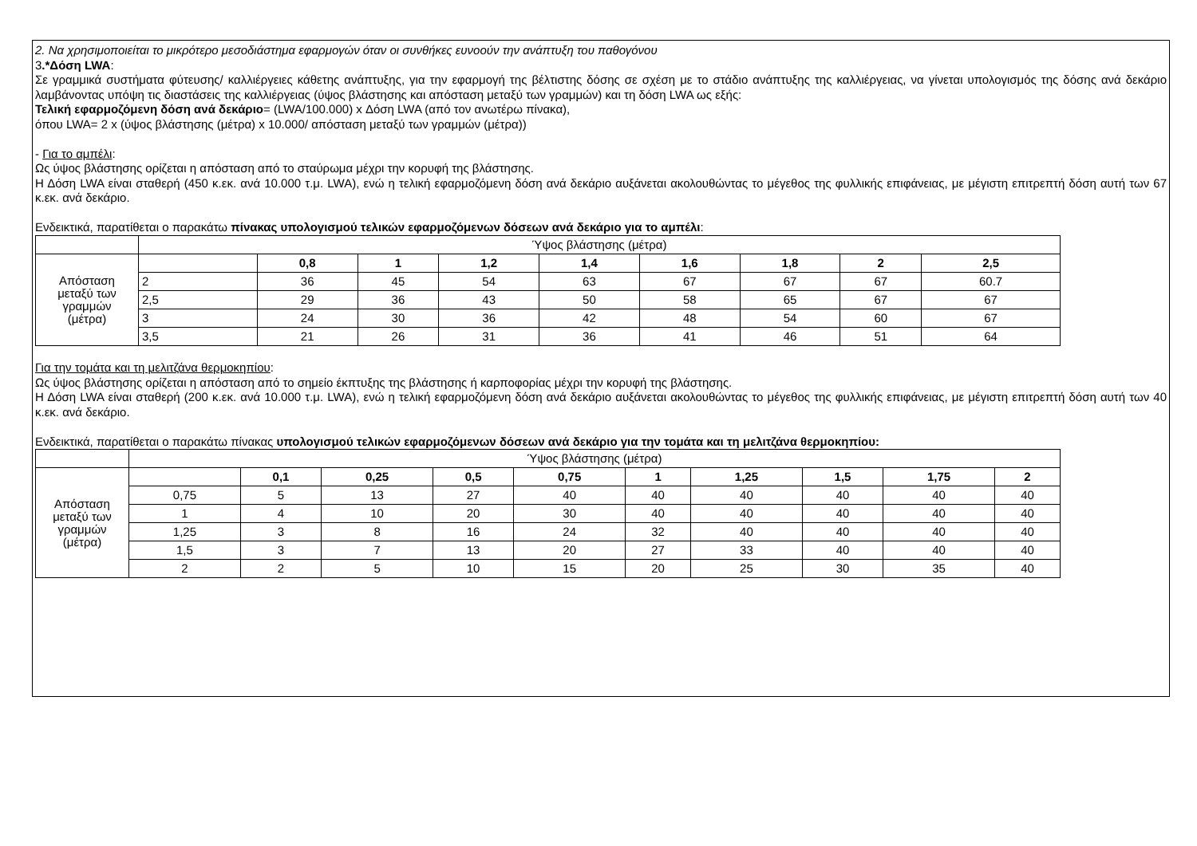2. Να χρησιμοποιείται το μικρότερο μεσοδιάστημα εφαρμογών όταν οι συνθήκες ευνοούν την ανάπτυξη του παθογόνου
3.*Δόση LWA:
Σε γραμμικά συστήματα φύτευσης/ καλλιέργειες κάθετης ανάπτυξης, για την εφαρμογή της βέλτιστης δόσης σε σχέση με το στάδιο ανάπτυξης της καλλιέργειας, να γίνεται υπολογισμός της δόσης ανά δεκάριο λαμβάνοντας υπόψη τις διαστάσεις της καλλιέργειας (ύψος βλάστησης και απόσταση μεταξύ των γραμμών) και τη δόση LWA ως εξής:
Τελική εφαρμοζόμενη δόση ανά δεκάριο= (LWA/100.000) x Δόση LWA (από τον ανωτέρω πίνακα),
όπου LWA= 2 x (ύψος βλάστησης (μέτρα) x 10.000/ απόσταση μεταξύ των γραμμών (μέτρα))
- Για το αμπέλι:
Ως ύψος βλάστησης ορίζεται η απόσταση από το σταύρωμα μέχρι την κορυφή της βλάστησης.
Η Δόση LWA είναι σταθερή (450 κ.εκ. ανά 10.000 τ.μ. LWA), ενώ η τελική εφαρμοζόμενη δόση ανά δεκάριο αυξάνεται ακολουθώντας το μέγεθος της φυλλικής επιφάνειας, με μέγιστη επιτρεπτή δόση αυτή των 67 κ.εκ. ανά δεκάριο.
Ενδεικτικά, παρατίθεται ο παρακάτω πίνακας υπολογισμού τελικών εφαρμοζόμενων δόσεων ανά δεκάριο για το αμπέλι:
| | Ύψος βλάστησης (μέτρα) | | | | | | | | |
| Απόσταση μεταξύ των γραμμών (μέτρα) | | 0,8 | 1 | 1,2 | 1,4 | 1,6 | 1,8 | 2 | 2,5 |
| | 2 | 36 | 45 | 54 | 63 | 67 | 67 | 67 | 60.7 |
| | 2,5 | 29 | 36 | 43 | 50 | 58 | 65 | 67 | 67 |
| | 3 | 24 | 30 | 36 | 42 | 48 | 54 | 60 | 67 |
| | 3,5 | 21 | 26 | 31 | 36 | 41 | 46 | 51 | 64 |
Για την τομάτα και τη μελιτζάνα θερμοκηπίου:
Ως ύψος βλάστησης ορίζεται η απόσταση από το σημείο έκπτυξης της βλάστησης ή καρποφορίας μέχρι την κορυφή της βλάστησης.
Η Δόση LWA είναι σταθερή (200 κ.εκ. ανά 10.000 τ.μ. LWA), ενώ η τελική εφαρμοζόμενη δόση ανά δεκάριο αυξάνεται ακολουθώντας το μέγεθος της φυλλικής επιφάνειας, με μέγιστη επιτρεπτή δόση αυτή των 40 κ.εκ. ανά δεκάριο.
Ενδεικτικά, παρατίθεται ο παρακάτω πίνακας υπολογισμού τελικών εφαρμοζόμενων δόσεων ανά δεκάριο για την τομάτα και τη μελιτζάνα θερμοκηπίου:
| | Ύψος βλάστησης (μέτρα) | | | | | | | | | |
| Απόσταση μεταξύ των γραμμών (μέτρα) | | 0,1 | 0,25 | 0,5 | 0,75 | 1 | 1,25 | 1,5 | 1,75 | 2 |
| | 0,75 | 5 | 13 | 27 | 40 | 40 | 40 | 40 | 40 | 40 |
| | 1 | 4 | 10 | 20 | 30 | 40 | 40 | 40 | 40 | 40 |
| | 1,25 | 3 | 8 | 16 | 24 | 32 | 40 | 40 | 40 | 40 |
| | 1,5 | 3 | 7 | 13 | 20 | 27 | 33 | 40 | 40 | 40 |
| | 2 | 2 | 5 | 10 | 15 | 20 | 25 | 30 | 35 | 40 |